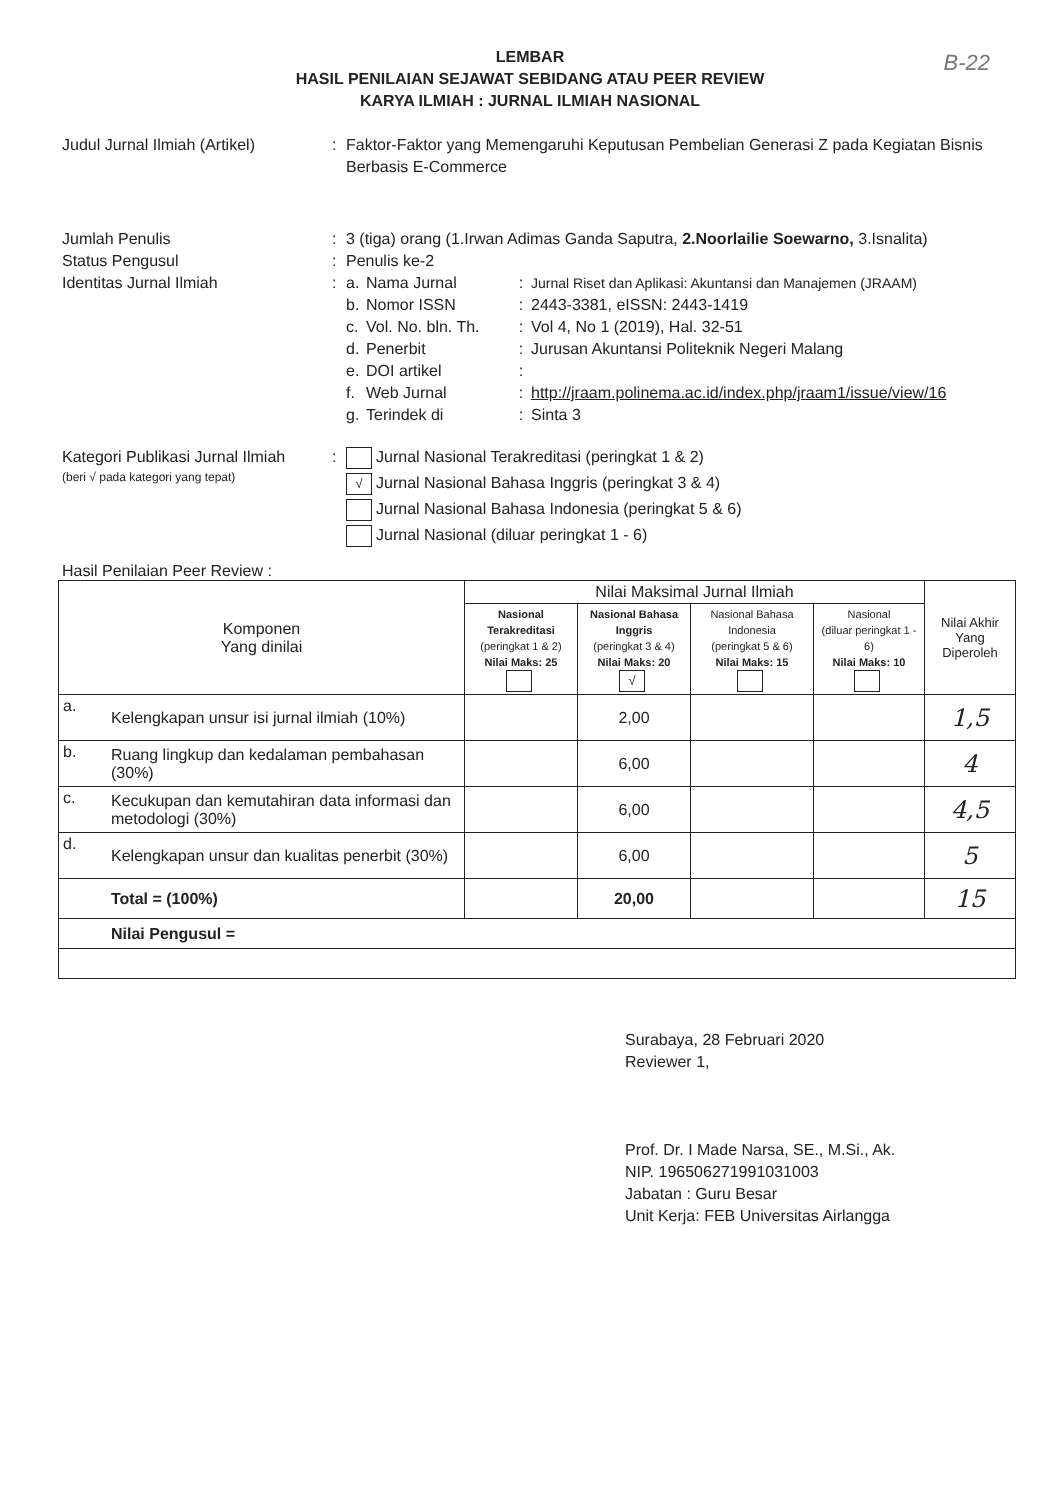B-22
LEMBAR
HASIL PENILAIAN SEJAWAT SEBIDANG ATAU PEER REVIEW
KARYA ILMIAH : JURNAL ILMIAH NASIONAL
Judul Jurnal Ilmiah (Artikel)
: Faktor-Faktor yang Memengaruhi Keputusan Pembelian Generasi Z pada Kegiatan Bisnis Berbasis E-Commerce
Jumlah Penulis : 3 (tiga) orang (1.Irwan Adimas Ganda Saputra, 2.Noorlailie Soewarno, 3.Isnalita)
Status Pengusul : Penulis ke-2
Identitas Jurnal Ilmiah : a. Nama Jurnal: Jurnal Riset dan Aplikasi: Akuntansi dan Manajemen (JRAAM)
b. Nomor ISSN: 2443-3381, eISSN: 2443-1419
c. Vol. No. bln. Th.: Vol 4, No 1 (2019), Hal. 32-51
d. Penerbit: Jurusan Akuntansi Politeknik Negeri Malang
e. DOI artikel:
f. Web Jurnal: http://jraam.polinema.ac.id/index.php/jraam1/issue/view/16
g. Terindek di: Sinta 3
Kategori Publikasi Jurnal Ilmiah
(beri √ pada kategori yang tepat)
: Jurnal Nasional Terakreditasi (peringkat 1 & 2)
√ Jurnal Nasional Bahasa Inggris (peringkat 3 & 4)
Jurnal Nasional Bahasa Indonesia (peringkat 5 & 6)
Jurnal Nasional (diluar peringkat 1 - 6)
Hasil Penilaian Peer Review :
| Komponen Yang dinilai | | Nilai Maksimal Jurnal Ilmiah | | | | Nilai Akhir Yang Diperoleh |
| --- | --- | --- | --- | --- | --- | --- |
| | | Nasional Terakreditasi (peringkat 1 & 2) Nilai Maks: 25 | Nasional Bahasa Inggris (peringkat 3 & 4) Nilai Maks: 20 √ | Nasional Bahasa Indonesia (peringkat 5 & 6) Nilai Maks: 15 | Nasional (diluar peringkat 1 - 6) Nilai Maks: 10 | |
| a. | Kelengkapan unsur isi jurnal ilmiah (10%) | | 2,00 | | | 1,5 |
| b. | Ruang lingkup dan kedalaman pembahasan (30%) | | 6,00 | | | 4 |
| c. | Kecukupan dan kemutahiran data informasi dan metodologi (30%) | | 6,00 | | | 4,5 |
| d. | Kelengkapan unsur dan kualitas penerbit (30%) | | 6,00 | | | 5 |
| | Total = (100%) | | 20,00 | | | 15 |
| | Nilai Pengusul = | | | | | |
Surabaya, 28 Februari 2020
Reviewer 1,
Prof. Dr. I Made Narsa, SE., M.Si., Ak.
NIP. 196506271991031003
Jabatan : Guru Besar
Unit Kerja: FEB Universitas Airlangga